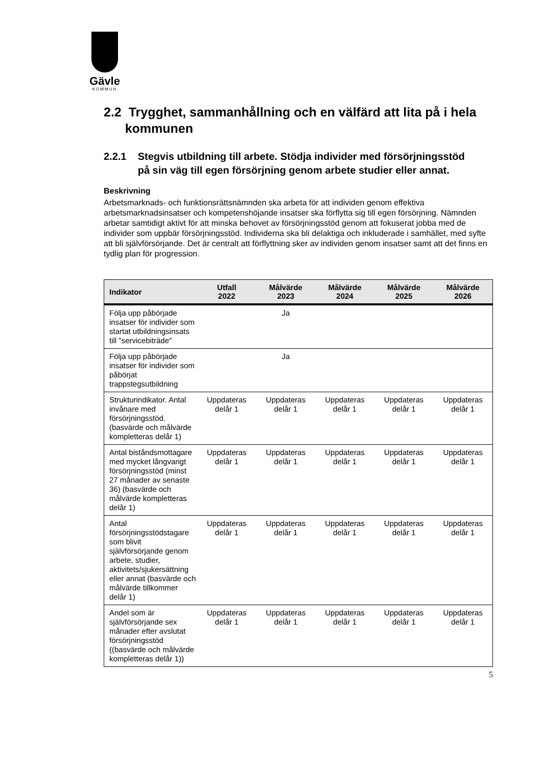Gävle
KOMMUN
2.2 Trygghet, sammanhållning och en välfärd att lita på i hela
kommunen
2.2.1 Stegvis utbildning till arbete. Stödja individer med försörjningsstöd
på sin väg till egen försörjning genom arbete studier eller annat.
Beskrivning
Arbetsmarknads- och funktionsrättsnämnden ska arbeta för att individen genom effektiva arbetsmarknadsinsatser och kompetenshöjande insatser ska förflytta sig till egen försörjning. Nämnden arbetar samtidigt aktivt för att minska behovet av försörjningsstöd genom att fokuserat jobba med de individer som uppbär försörjningsstöd. Individerna ska bli delaktiga och inkluderade i samhället, med syfte att bli självförsörjande. Det är centralt att förflyttning sker av individen genom insatser samt att det finns en tydlig plan för progression.
| Indikator | Utfall 2022 | Målvärde 2023 | Målvärde 2024 | Målvärde 2025 | Målvärde 2026 |
| --- | --- | --- | --- | --- | --- |
| Följa upp påbörjade insatser för individer som startat utbildningsinsats till "servicebiträde" | | Ja | | | |
| Följa upp påbörjade insatser för individer som påbörjat trappstegsutbildning | | Ja | | | |
| Strukturindikator. Antal invånare med försörjningsstöd. (basvärde och målvärde kompletteras delår 1) | Uppdateras delår 1 | Uppdateras delår 1 | Uppdateras delår 1 | Uppdateras delår 1 | Uppdateras delår 1 |
| Antal biståndsmottagare med mycket långvarigt försörjningsstöd (minst 27 månader av senaste 36) (basvärde och målvärde kompletteras delår 1) | Uppdateras delår 1 | Uppdateras delår 1 | Uppdateras delår 1 | Uppdateras delår 1 | Uppdateras delår 1 |
| Antal försörjningsstödstagare som blivit självförsörjande genom arbete, studier, aktivitets/sjukersättning eller annat (basvärde och målvärde tillkommer delår 1) | Uppdateras delår 1 | Uppdateras delår 1 | Uppdateras delår 1 | Uppdateras delår 1 | Uppdateras delår 1 |
| Andel som är självförsörjande sex månader efter avslutat försörjningsstöd ((basvärde och målvärde kompletteras delår 1)) | Uppdateras delår 1 | Uppdateras delår 1 | Uppdateras delår 1 | Uppdateras delår 1 | Uppdateras delår 1 |
5